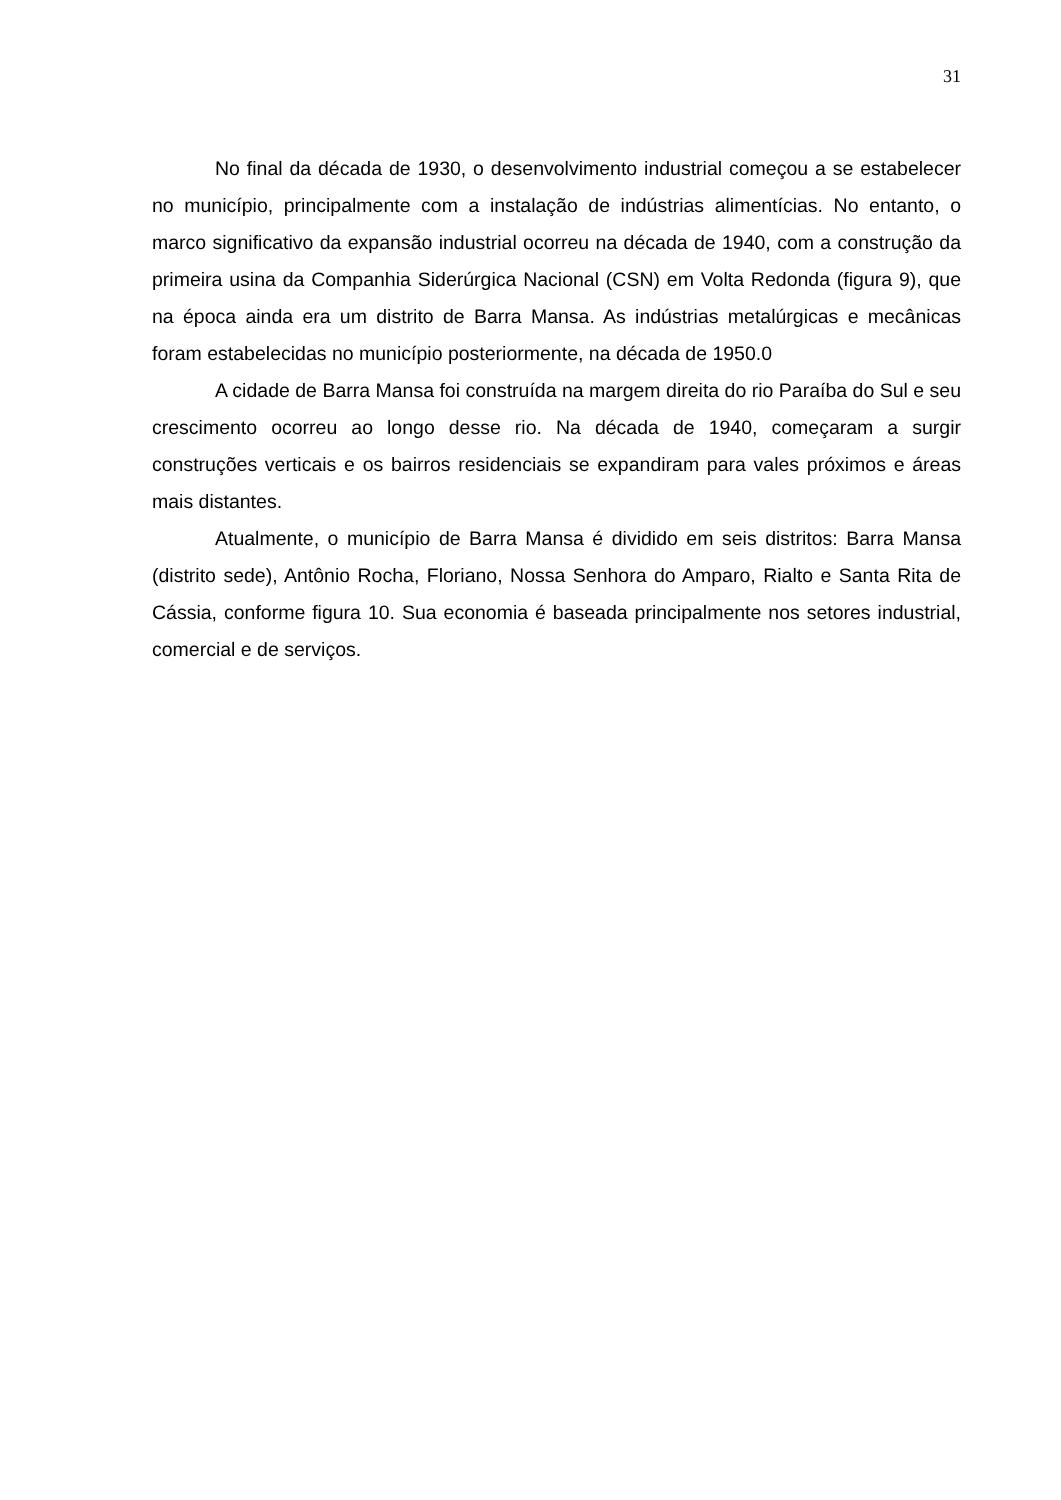31
No final da década de 1930, o desenvolvimento industrial começou a se estabelecer no município, principalmente com a instalação de indústrias alimentícias. No entanto, o marco significativo da expansão industrial ocorreu na década de 1940, com a construção da primeira usina da Companhia Siderúrgica Nacional (CSN) em Volta Redonda (figura 9), que na época ainda era um distrito de Barra Mansa. As indústrias metalúrgicas e mecânicas foram estabelecidas no município posteriormente, na década de 1950.0
A cidade de Barra Mansa foi construída na margem direita do rio Paraíba do Sul e seu crescimento ocorreu ao longo desse rio. Na década de 1940, começaram a surgir construções verticais e os bairros residenciais se expandiram para vales próximos e áreas mais distantes.
Atualmente, o município de Barra Mansa é dividido em seis distritos: Barra Mansa (distrito sede), Antônio Rocha, Floriano, Nossa Senhora do Amparo, Rialto e Santa Rita de Cássia, conforme figura 10. Sua economia é baseada principalmente nos setores industrial, comercial e de serviços.